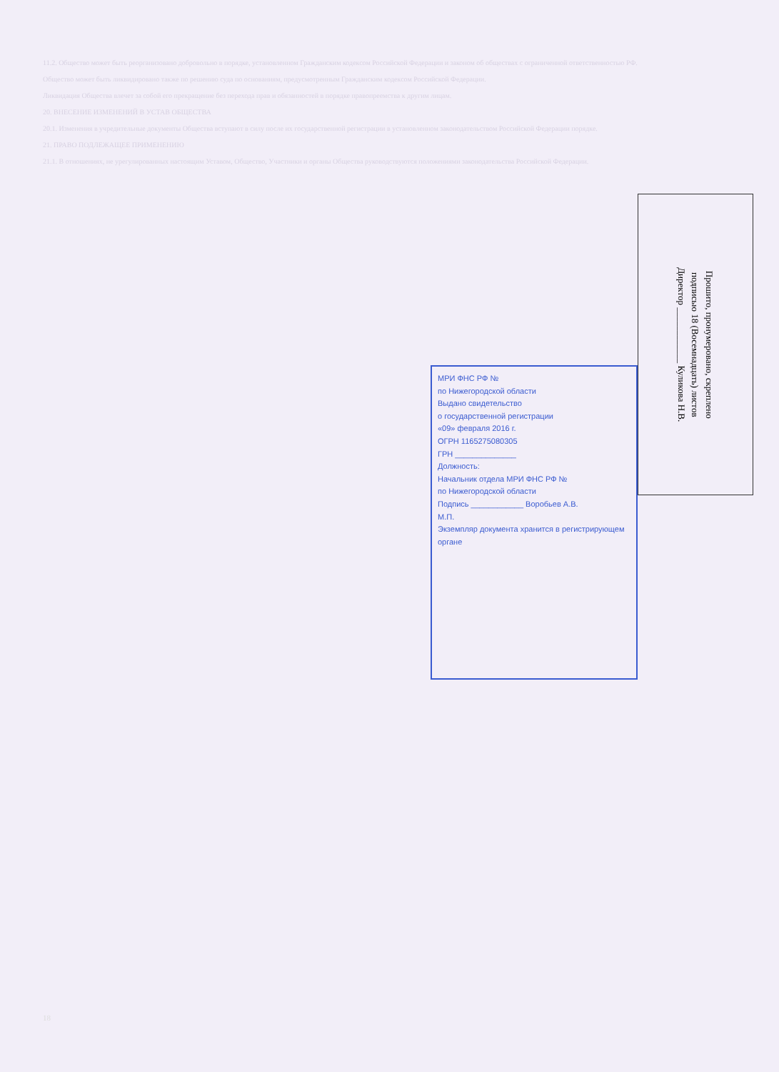11.2. Общество может быть реорганизовано добровольно в порядке, установленном Гражданским кодексом Российской Федерации и законом об обществах с ограниченной ответственностью РФ.
Общество может быть ликвидировано также по решению суда по основаниям, предусмотренным Гражданским кодексом Российской Федерации.
Ликвидация Общества влечет за собой его прекращение без перехода прав и обязанностей в порядке правопреемства к другим лицам.
20. ВНЕСЕНИЕ ИЗМЕНЕНИЙ В УСТАВ ОБЩЕСТВА
20.1. Изменения в учредительные документы Общества вступают в силу после их государственной регистрации в установленном законодательством Российской Федерации порядке.
21. ПРАВО ПОДЛЕЖАЩЕЕ ПРИМЕНЕНИЮ
21.1. В отношениях, не урегулированных настоящим Уставом, Общество, Участники и органы Общества руководствуются положениями законодательства Российской Федерации.
МРИ ФНС РФ №
по Нижегородской области
Выдано свидетельство
о государственной регистрации
«09» февраля 2016 г.
ОГРН 1165275080305
ГРН ______________
Должность:
Начальник отдела МРИ ФНС РФ №
по Нижегородской области
Подпись ____________ Воробьев А.В.
М.П.
Экземпляр документа хранится в регистрирующем органе
Прошито, пронумеровано, скреплено
подписью 18 (Восемнадцать) листов
Директор ____________ Куликова Н.В.
18